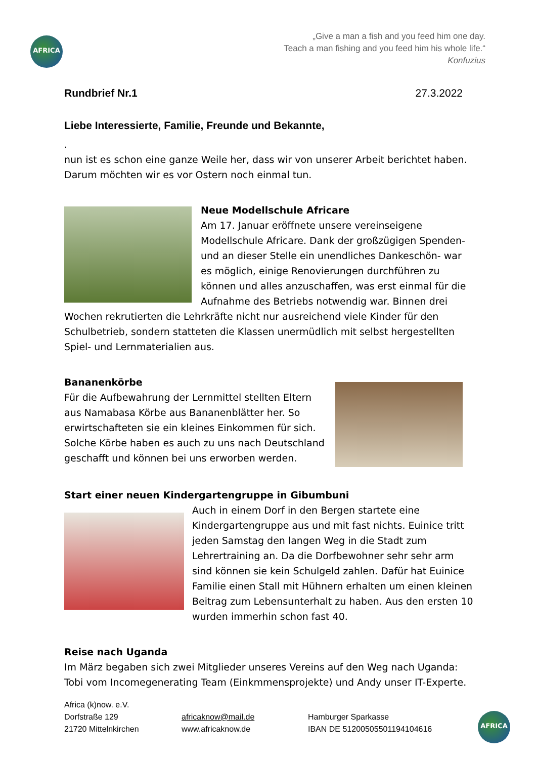AFRICA
„Give a man a fish and you feed him one day.
Teach a man fishing and you feed him his whole life.“
Konfuzius
Rundbrief Nr.1 27.3.2022
Liebe Interessierte, Familie, Freunde und Bekannte,
.
nun ist es schon eine ganze Weile her, dass wir von unserer Arbeit berichtet haben. Darum möchten wir es vor Ostern noch einmal tun.
Neue Modellschule Africare
Am 17. Januar eröffnete unsere vereinseigene Modellschule Africare. Dank der großzügigen Spenden- und an dieser Stelle ein unendliches Dankeschön- war es möglich, einige Renovierungen durchführen zu können und alles anzuschaffen, was erst einmal für die Aufnahme des Betriebs notwendig war. Binnen drei Wochen rekrutierten die Lehrkräfte nicht nur ausreichend viele Kinder für den Schulbetrieb, sondern statteten die Klassen unermüdlich mit selbst hergestellten Spiel- und Lernmaterialien aus.
Bananenkörbe
Für die Aufbewahrung der Lernmittel stellten Eltern aus Namabasa Körbe aus Bananenblätter her. So erwirtschafteten sie ein kleines Einkommen für sich. Solche Körbe haben es auch zu uns nach Deutschland geschafft und können bei uns erworben werden.
Start einer neuen Kindergartengruppe in Gibumbuni
Auch in einem Dorf in den Bergen startete eine Kindergartengruppe aus und mit fast nichts. Euinice tritt jeden Samstag den langen Weg in die Stadt zum Lehrertraining an. Da die Dorfbewohner sehr sehr arm sind können sie kein Schulgeld zahlen. Dafür hat Euinice Familie einen Stall mit Hühnern erhalten um einen kleinen Beitrag zum Lebensunterhalt zu haben. Aus den ersten 10 wurden immerhin schon fast 40.
Reise nach Uganda
Im März begaben sich zwei Mitglieder unseres Vereins auf den Weg nach Uganda: Tobi vom Incomegenerating Team (Einkmmensprojekte) und Andy unser IT-Experte.
Africa (k)now. e.V.
Dorfstraße 129
21720 Mittelnkirchen
africaknow@mail.de
www.africaknow.de
Hamburger Sparkasse
IBAN DE 51200505501194104616
AFRICA